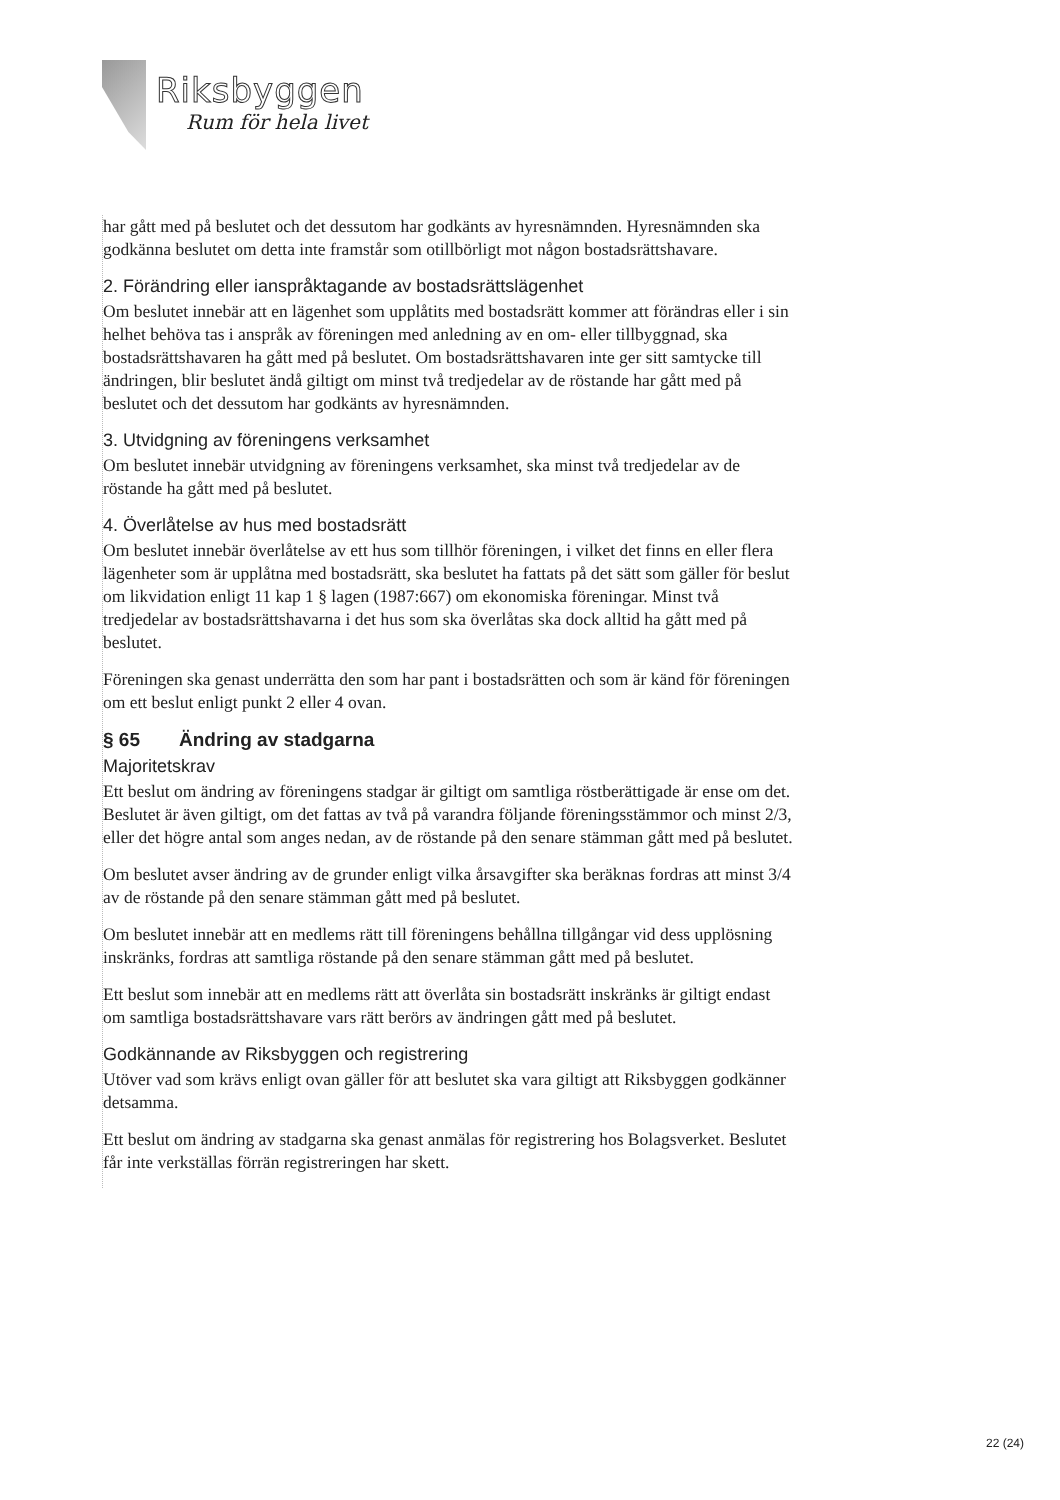Riksbyggen
Rum för hela livet
har gått med på beslutet och det dessutom har godkänts av hyresnämnden. Hyresnämnden ska godkänna beslutet om detta inte framstår som otillbörligt mot någon bostadsrättshavare.
2. Förändring eller ianspråktagande av bostadsrättslägenhet
Om beslutet innebär att en lägenhet som upplåtits med bostadsrätt kommer att förändras eller i sin helhet behöva tas i anspråk av föreningen med anledning av en om- eller tillbyggnad, ska bostadsrättshavaren ha gått med på beslutet. Om bostadsrättshavaren inte ger sitt samtycke till ändringen, blir beslutet ändå giltigt om minst två tredjedelar av de röstande har gått med på beslutet och det dessutom har godkänts av hyresnämnden.
3. Utvidgning av föreningens verksamhet
Om beslutet innebär utvidgning av föreningens verksamhet, ska minst två tredjedelar av de röstande ha gått med på beslutet.
4. Överlåtelse av hus med bostadsrätt
Om beslutet innebär överlåtelse av ett hus som tillhör föreningen, i vilket det finns en eller flera lägenheter som är upplåtna med bostadsrätt, ska beslutet ha fattats på det sätt som gäller för beslut om likvidation enligt 11 kap 1 § lagen (1987:667) om ekonomiska föreningar. Minst två tredjedelar av bostadsrättshavarna i det hus som ska överlåtas ska dock alltid ha gått med på beslutet.
Föreningen ska genast underrätta den som har pant i bostadsrätten och som är känd för föreningen om ett beslut enligt punkt 2 eller 4 ovan.
§ 65 Ändring av stadgarna
Majoritetskrav
Ett beslut om ändring av föreningens stadgar är giltigt om samtliga röstberättigade är ense om det. Beslutet är även giltigt, om det fattas av två på varandra följande föreningsstämmor och minst 2/3, eller det högre antal som anges nedan, av de röstande på den senare stämman gått med på beslutet.
Om beslutet avser ändring av de grunder enligt vilka årsavgifter ska beräknas fordras att minst 3/4 av de röstande på den senare stämman gått med på beslutet.
Om beslutet innebär att en medlems rätt till föreningens behållna tillgångar vid dess upplösning inskränks, fordras att samtliga röstande på den senare stämman gått med på beslutet.
Ett beslut som innebär att en medlems rätt att överlåta sin bostadsrätt inskränks är giltigt endast om samtliga bostadsrättshavare vars rätt berörs av ändringen gått med på beslutet.
Godkännande av Riksbyggen och registrering
Utöver vad som krävs enligt ovan gäller för att beslutet ska vara giltigt att Riksbyggen godkänner detsamma.
Ett beslut om ändring av stadgarna ska genast anmälas för registrering hos Bolagsverket. Beslutet får inte verkställas förrän registreringen har skett.
22 (24)